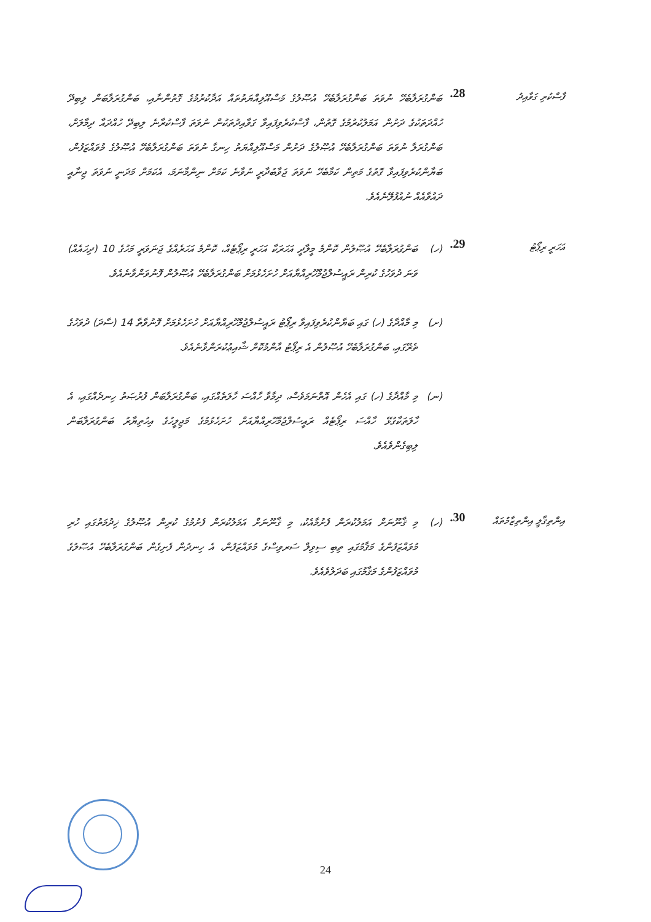ފާސްކުރި ގަވާއިދު
28.
ބަންގުރަލާބެހޭ ނުވަތަ ބަންގުރަލާބެހޭ އުޞޫލުގެ މަސްއޫލިއްޔަތުތައް އަދާކުރުމުގެ ގޮތުންނާއި، ބަންގުރަލާބަން ލިބިދޭ ހުއްދަތަކުގެ ދަށުން އަމަލުކުރުމުގެ ގޮތުން، ފާސްކުރެވިފައިވާ ގަވާއިދުތަކުން ނުވަތަ ފާސްކުރާނެ ލިބިދޭ ހުއްދައާ ދިމާލަށް، ބަންގުރަލާ ނުވަތަ ބަންގުރަލާބެހޭ އުޞޫލުގެ ދަށުން މަސްއޫލިއްޔަތު ހިނގާ ނުވަތަ ބަންގުރަލާބެހޭ އުޞޫލުގެ މުވައްޒަފުން، ބަޔާންކުރެވިފައިވާ ގޮތުގެ މަތިން ކަމާބެހޭ ނުވަތަ ޖަވާބުދާރީ ނުވާނެ ކަމަށް ނިންމާނަމަ، އެކަމަށް މަދަނީ ނުވަތަ ޖިނާއީ ދައުވާއެއް ނުއުފުލޭނެއެވެ.
އަހަރީ ރިޕޯޓު
29.
(ހ)
ބަންގުރަލާބެހޭ އުޞޫލުން ކޮންމެ މީލާދީ އަހަރަކާ އަހަރީ ރިޕޯޓެއް، ކޮންމެ އަހަރެއްގެ ޖަނަވަރީ މަހުގެ 10 (ދިހައެއް) ވަނަ ދުވަހުގެ ކުރިން ރައީސުލްޖުމްހޫރިއްޔާއަށް ހުށަހެޅުމަށް ބަންގުރަލާބެހޭ އުޞޫލުން ފޮނުވަންވާނެއެވެ.
(ށ)
މި މާއްދާގެ (ހ) ގައި ބަޔާންކުރެވިފައިވާ ރިޕޯޓު ރައީސުލްޖުމްހޫރިއްޔާއަށް ހުށަހެޅުމަށް ފޮނުވާތާ 14 (ސާދަ) ދުވަހުގެ ތެރޭގައި، ބަންގުރަލާބެހޭ އުޞޫލުން އެ ރިޕޯޓު އާންމުކޮށް ޝާއިޢުކުރަންވާނެއެވެ.
(ނ)
މި މާއްދާގެ (ހ) ގައި އެހެން އޮތްނަމަވެސް، ދިމާވާ ހާއްސަ ހާލަތެއްގައި، ބަންގުރަލާބަން ފުރުޞަތު ހިނދެއްގައި، އެ ހާލަތަކާގުޅޭ ހާއްސަ ރިޕޯޓެއް ރައީސުލްޖުމްހޫރިއްޔާއަށް ހުށަހެޅުމުގެ މަޖިލީހުގެ އިހުތިޔާރު ބަންގުރަލާބަން ލިބިގެންވެއެވެ.
އިންތިޤާލީ އިންތިޒާމުތައް
30.
(ހ)
މި ޤާނޫނަށް އަމަލުކުރަން ފެށުމާއެކު، މި ޤާނޫނަށް އަމަލުކުރަން ފެށުމުގެ ކުރިން އުޞޫލުގެ ޚިދުމަތުގައި ހުރި މުވައްޒަފުންގެ މަޤާމުގައި ތިބި ސިވިލް ސަރވިސްގެ މުވައްޒަފުން، އެ ހިނދުން ފެށިގެން ބަންގުރަލާބެހޭ އުޞޫލުގެ މުވައްޒަފުންގެ މަޤާމުގައި ބަދަލުވެއެވެ.
24